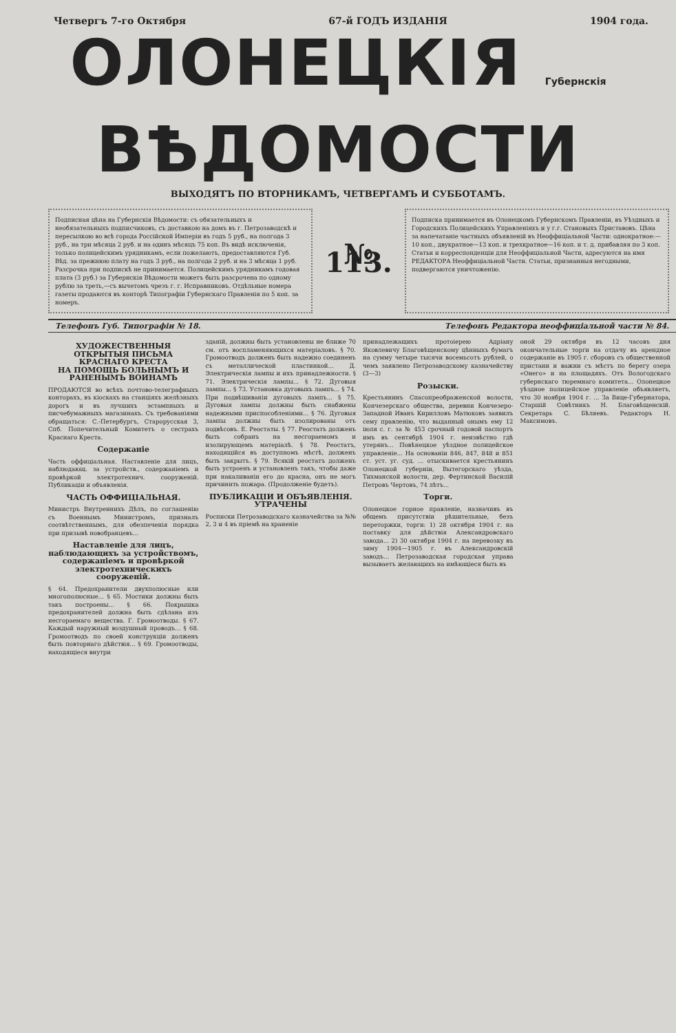Четвергъ 7-го Октября 67-й ГОДЪ ИЗДАНІЯ 1904 года.
ОЛОНЕЦКІЯ Губернскія ВѢДОМОСТИ
ВЫХОДЯТЪ ПО ВТОРНИКАМЪ, ЧЕТВЕРГАМЪ И СУББОТАМЪ.
Подписная цѣна на Губернскія Вѣдомости: съ обязательныхъ и необязательныхъ подписчиковъ, съ доставкою на домъ въ г. Петрозаводскѣ и пересылкою во всѣ города Россійской Имперіи въ годъ 5 руб., на полгода 3 руб., на три мѣсяца 2 руб. и на одинъ мѣсяцъ 75 коп. Въ видѣ исключенія, только полицейскимъ урядникамъ, если пожелаютъ, предоставляются Губ. Вѣд. за прежнюю плату на годъ 3 руб., на полгода 2 руб. и на 3 мѣсяца 1 руб. Разсрочка при подпискѣ не принимается. Полицейскимъ урядникамъ годовая плата (3 руб.) за Губернскія Вѣдомости можетъ быть разсрочена по одному рублю за треть,—съ вычетомъ чрезъ г. г. Исправниковъ. Отдѣльные номера газеты продаются въ конторѣ Типографіи Губернскаго Правленія по 5 коп. за номеръ.
№ 113.
Подписка принимается въ Олонецкомъ Губернскомъ Правленіи, въ Уѣздныхъ и Городскихъ Полицейскихъ Управленіяхъ и у г.г. Становыхъ Приставовъ. Цѣна за напечатаніе частныхъ объявленій въ Неоффиціальной Части: однократное:—10 коп., двукратное—13 коп. и трехкратное—16 коп. и т. д. прибавляя по 3 коп. Статьи и корреспонденціи для Неоффиціальной Части, адресуются на имя РЕДАКТОРА Неоффиціальной Части. Статьи, признанныя негодными, подвергаются уничтоженію.
Телефонъ Губ. Типографіи № 18. Телефонъ Редактора неоффиціальной части № 84.
ХУДОЖЕСТВЕННЫЯ ОТКРЫТЫЯ ПИСЬМА
КРАСНАГО КРЕСТА
НА ПОМОЩЬ БОЛЬНЫМЪ И РАНЕНЫМЪ ВОИНАМЪ
ПРОДАЮТСЯ во всѣхъ почтово-телеграфныхъ конторахъ, въ кіоскахъ на станціяхъ желѣзныхъ дорогъ и въ лучшихъ эстампныхъ и писчебумажныхъ магазинахъ. Съ требованіями обращаться: С.-Петербургъ, Старорусская 3, Спб. Попечительный Комитетъ о сестрахъ Краснаго Креста.
Содержаніе
Часть оффиціальная. Наставленіе для лицъ, наблюдающ. за устройств., содержаніемъ и провѣркой электротехнич. сооруженій. Публикаціи и объявленія.
ЧАСТЬ ОФФИЦІАЛЬНАЯ.
Министръ Внутреннихъ Дѣлъ, по соглашенію съ Военнымъ Министромъ, призналъ соотвѣтственнымъ, для обезпеченія порядка при призывѣ новобранцевъ...
Наставленіе для лицъ, наблюдающихъ за устройствомъ, содержаніемъ и провѣркой электротехническихъ сооруженій.
§ 64. Предохранители двухполюсные или многополюсные... § 65. Мостики должны быть такъ построены... § 66. Покрышка предохранителей должна быть сдѣлана изъ несгораемаго вещества. Г. Громоотводы. § 67. Каждый наружный воздушный проводъ... § 68. Громоотводъ по своей конструкціи долженъ быть повторнаго дѣйствія... § 69. Громоотводы, находящіеся внутри
зданій, должны быть установлены не ближе 70 см. отъ воспламеняющихся матеріаловъ. § 70. Громоотводъ долженъ быть надежно соединенъ съ металлической пластинкой... Д. Электрическія лампы и ихъ принадлежности. § 71. Электрическія лампы... § 72. Дуговыя лампы... § 73. Установка дуговыхъ лампъ... § 74. При подвѣшиваніи дуговыхъ лампъ... § 75. Дуговыя лампы должны быть снабжены надежными приспособленіями... § 76. Дуговыя лампы должны быть изолированы отъ подвѣсовъ. Е. Реостаты. § 77. Реостатъ долженъ быть собранъ на несгораемомъ и изолирующемъ матеріалѣ. § 78. Реостатъ, находящійся въ доступномъ мѣстѣ, долженъ быть закрытъ. § 79. Всякій реостатъ долженъ быть устроенъ и установленъ такъ, чтобы даже при накаливаніи его до красна, онъ не могъ причинить пожара. (Продолженіе будетъ).
ПУБЛИКАЦІИ И ОБЪЯВЛЕНІЯ.
УТРАЧЕНЫ
Росписки Петрозаводскаго казначейства за №№ 2, 3 и 4 въ пріемѣ на храненіе
принадлежащихъ протоіерею Адріану Яковлевичу Благовѣщенскому цѣнныхъ бумагъ на сумму четыре тысячи восемьсотъ рублей, о чемъ заявлено Петрозаводскому казначейству (3—3)
Розыски.
Крестьянинъ Спасопреображенской волости, Кончезерскаго общества, деревни Кончезеро-Западной Иванъ Кирилловъ Матюковъ заявилъ сему правленію, что выданный онымъ ему 12 іюля с. г. за № 453 срочный годовой паспортъ имъ въ сентябрѣ 1904 г. неизвѣстно гдѣ утерянъ... Повѣнецкое уѣздное полицейское управленіе... На основаніи 846, 847, 848 и 851 ст. уст. уг. суд. ... отыскивается крестьянинъ Олонецкой губерніи, Вытегорскаго уѣзда, Тихманской волости, дер. Фертинской Василій Петровъ Чертовъ, 74 лѣтъ...
Торги.
Олонецкое горное правленіе, назначивъ въ общемъ присутствіи рѣшительные, безъ переторжки, торги: 1) 28 октября 1904 г. на поставку для дѣйствія Александровскаго завода... 2) 30 октября 1904 г. на перевозку въ зиму 1904—1905 г. въ Александровскій заводъ... Петрозаводская городская управа вызываетъ желающихъ на имѣющіеся быть въ
оной 29 октября въ 12 часовъ дня окончательные торги на отдачу въ арендное содержаніе въ 1905 г. сборовъ съ общественной пристани и важни съ мѣстъ по берегу озера «Онего» и на площадяхъ. Отъ Вологодскаго губернскаго тюремнаго комитета... Олонецкое уѣздное полицейское управленіе объявляетъ, что 30 ноября 1904 г. ... За Вице-Губернатора, Старшій Совѣтникъ Н. Благовѣщенскій. Секретарь С. Бѣляевъ. Редакторъ Н. Максимовъ.